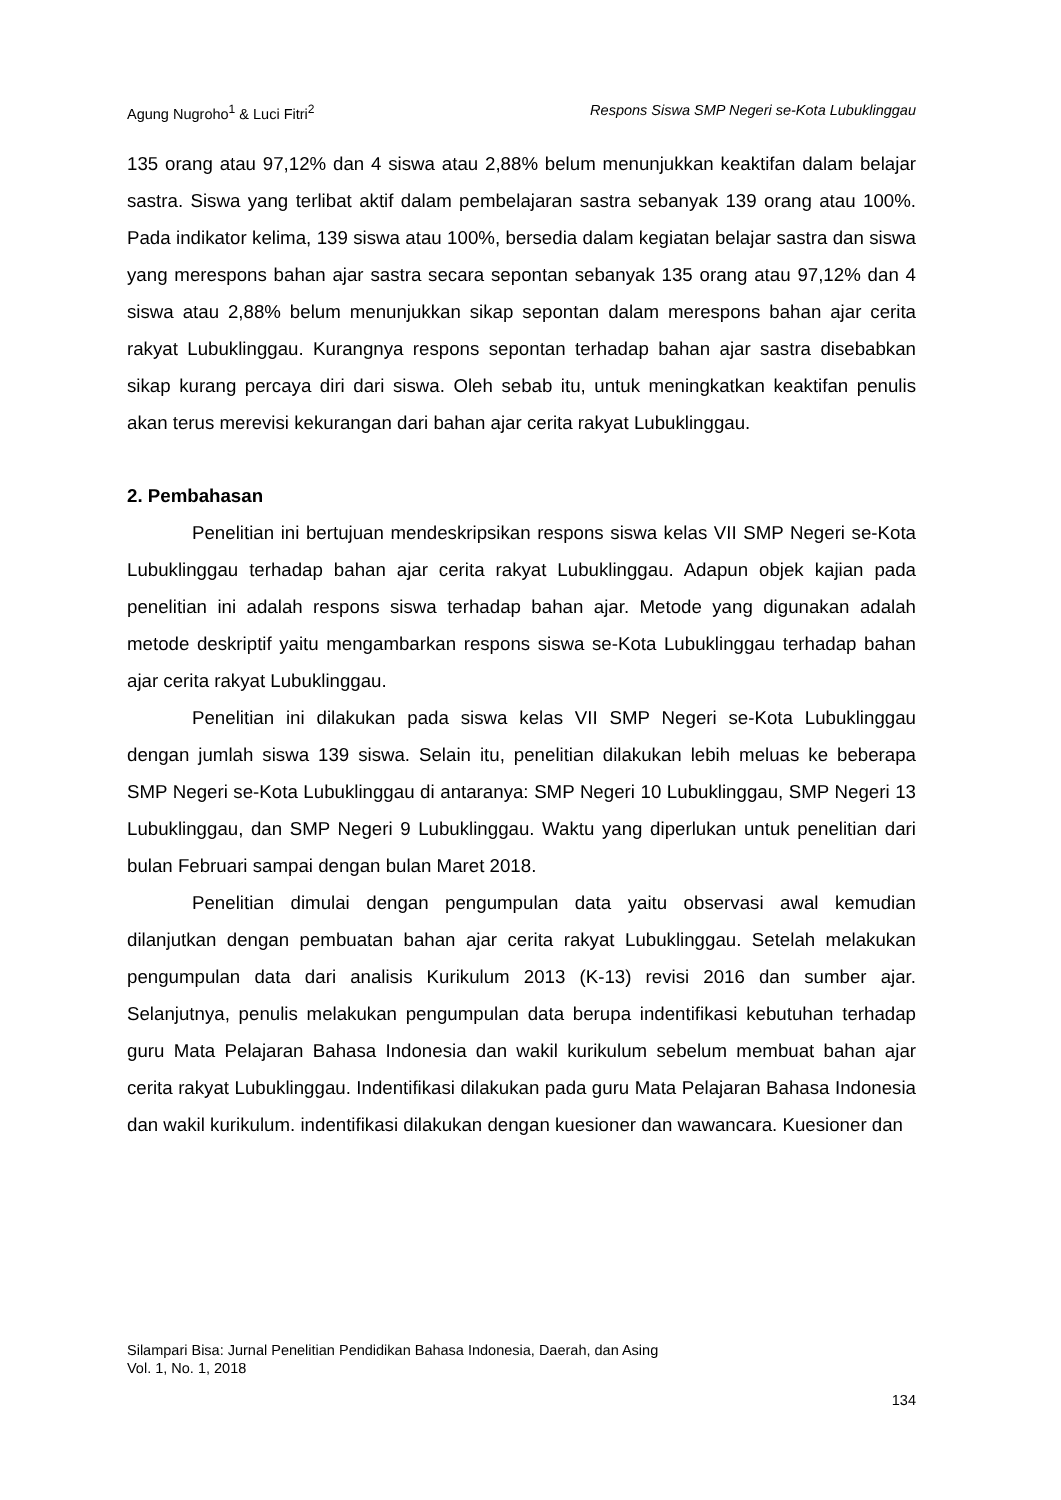Agung Nugroho<sup>1</sup> & Luci Fitri<sup>2</sup> Respons Siswa SMP Negeri se-Kota Lubuklinggau
135 orang atau 97,12% dan 4 siswa atau 2,88% belum menunjukkan keaktifan dalam belajar sastra. Siswa yang terlibat aktif dalam pembelajaran sastra sebanyak 139 orang atau 100%. Pada indikator kelima, 139 siswa atau 100%, bersedia dalam kegiatan belajar sastra dan siswa yang merespons bahan ajar sastra secara sepontan sebanyak 135 orang atau 97,12% dan 4 siswa atau 2,88% belum menunjukkan sikap sepontan dalam merespons bahan ajar cerita rakyat Lubuklinggau. Kurangnya respons sepontan terhadap bahan ajar sastra disebabkan sikap kurang percaya diri dari siswa. Oleh sebab itu, untuk meningkatkan keaktifan penulis akan terus merevisi kekurangan dari bahan ajar cerita rakyat Lubuklinggau.
2. Pembahasan
Penelitian ini bertujuan mendeskripsikan respons siswa kelas VII SMP Negeri se-Kota Lubuklinggau terhadap bahan ajar cerita rakyat Lubuklinggau. Adapun objek kajian pada penelitian ini adalah respons siswa terhadap bahan ajar. Metode yang digunakan adalah metode deskriptif yaitu mengambarkan respons siswa se-Kota Lubuklinggau terhadap bahan ajar cerita rakyat Lubuklinggau.
Penelitian ini dilakukan pada siswa kelas VII SMP Negeri se-Kota Lubuklinggau dengan jumlah siswa 139 siswa. Selain itu, penelitian dilakukan lebih meluas ke beberapa SMP Negeri se-Kota Lubuklinggau di antaranya: SMP Negeri 10 Lubuklinggau, SMP Negeri 13 Lubuklinggau, dan SMP Negeri 9 Lubuklinggau. Waktu yang diperlukan untuk penelitian dari bulan Februari sampai dengan bulan Maret 2018.
Penelitian dimulai dengan pengumpulan data yaitu observasi awal kemudian dilanjutkan dengan pembuatan bahan ajar cerita rakyat Lubuklinggau. Setelah melakukan pengumpulan data dari analisis Kurikulum 2013 (K-13) revisi 2016 dan sumber ajar. Selanjutnya, penulis melakukan pengumpulan data berupa indentifikasi kebutuhan terhadap guru Mata Pelajaran Bahasa Indonesia dan wakil kurikulum sebelum membuat bahan ajar cerita rakyat Lubuklinggau. Indentifikasi dilakukan pada guru Mata Pelajaran Bahasa Indonesia dan wakil kurikulum. indentifikasi dilakukan dengan kuesioner dan wawancara. Kuesioner dan
Silampari Bisa: Jurnal Penelitian Pendidikan Bahasa Indonesia, Daerah, dan Asing
Vol. 1, No. 1, 2018
134